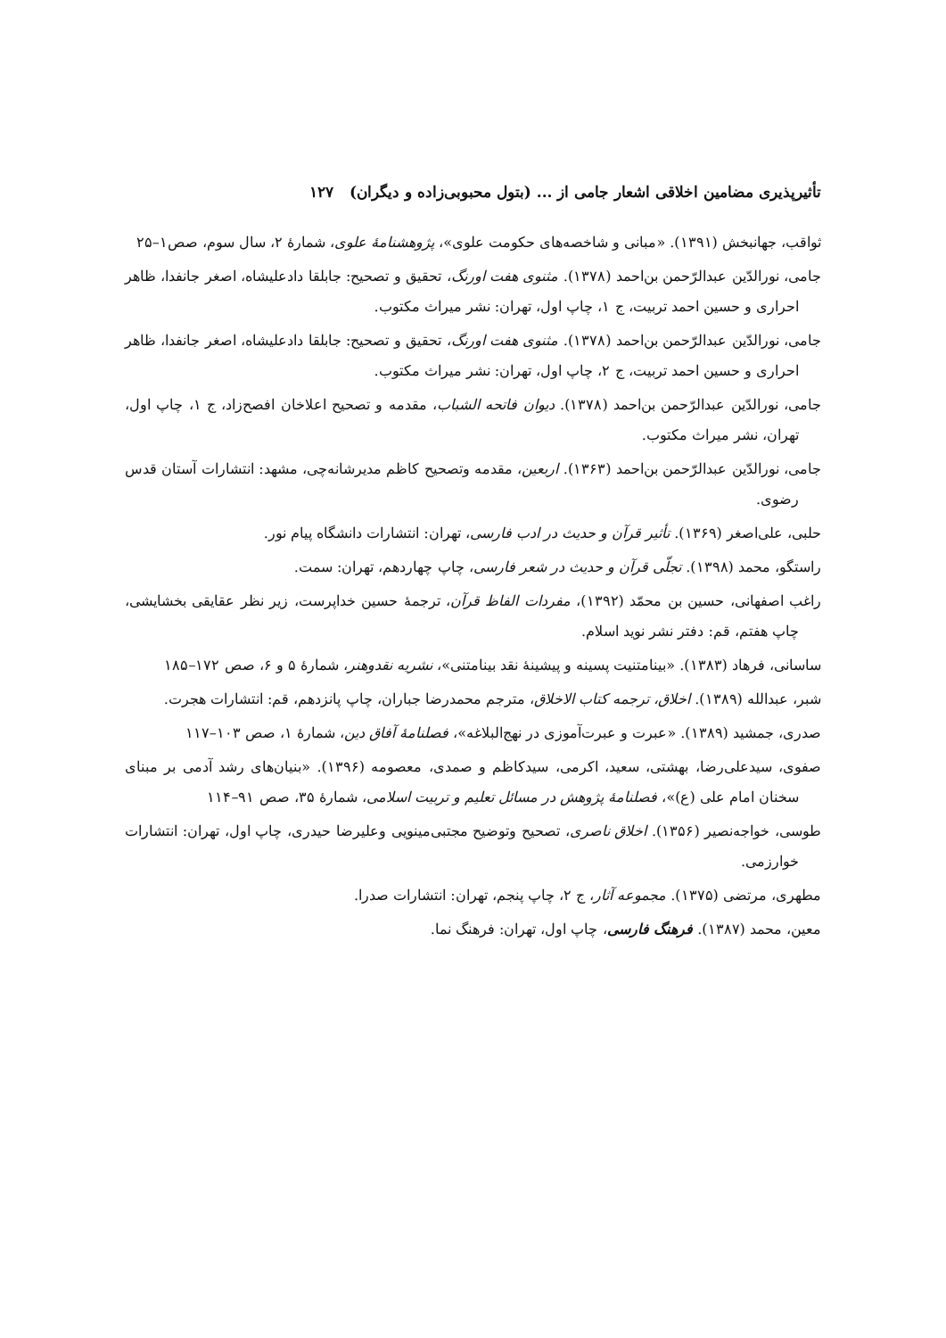تأثیرپذیری مضامین اخلاقی اشعار جامی از ... (بتول محبوبی‌زاده و دیگران) ۱۲۷
ثواقب، جهانبخش (۱۳۹۱). «مبانی و شاخصه‌های حکومت علوی»، پژوهشنامهٔ علوی، شمارهٔ ۲، سال سوم، صص۱–۲۵
جامی، نورالدّین عبدالرّحمن بن‌احمد (۱۳۷۸). مثنوی هفت اورنگ، تحقیق و تصحیح: جابلقا دادعلیشاه، اصغر جانفدا، ظاهر احراری و حسین احمد تربیت، ج ۱، چاپ اول، تهران: نشر میراث مکتوب.
جامی، نورالدّین عبدالرّحمن بن‌احمد (۱۳۷۸). مثنوی هفت اورنگ، تحقیق و تصحیح: جابلقا دادعلیشاه، اصغر جانفدا، ظاهر احراری و حسین احمد تربیت، ج ۲، چاپ اول، تهران: نشر میراث مکتوب.
جامی، نورالدّین عبدالرّحمن بن‌احمد (۱۳۷۸). دیوان فاتحه الشباب، مقدمه و تصحیح اعلاخان افصح‌زاد، ج ۱، چاپ اول، تهران، نشر میراث مکتوب.
جامی، نورالدّین عبدالرّحمن بن‌احمد (۱۳۶۳). اربعین، مقدمه وتصحیح کاظم مدیرشانه‌چی، مشهد: انتشارات آستان قدس رضوی.
حلبی، علی‌اصغر (۱۳۶۹). تأثیر قرآن و حدیث در ادب فارسی، تهران: انتشارات دانشگاه پیام نور.
راستگو، محمد (۱۳۹۸). تجلّی قرآن و حدیث در شعر فارسی، چاپ چهاردهم، تهران: سمت.
راغب اصفهانی، حسین بن محمّد (۱۳۹۲)، مفردات الفاظ قرآن، ترجمهٔ حسین خداپرست، زیر نظر عقایقی بخشایشی، چاپ هفتم، قم: دفتر نشر نوید اسلام.
ساسانی، فرهاد (۱۳۸۳). «بینامتنیت پسینه و پیشینهٔ نقد بینامتنی»، نشریه نقدوهنر، شمارهٔ ۵ و ۶، صص ۱۷۲–۱۸۵
شبر، عبدالله (۱۳۸۹). اخلاق، ترجمه کتاب الاخلاق، مترجم محمدرضا جباران، چاپ پانزدهم، قم: انتشارات هجرت.
صدری، جمشید (۱۳۸۹). «عبرت و عبرت‌آموزی در نهج‌البلاغه»، فصلنامهٔ آفاق دین، شمارهٔ ۱، صص ۱۰۳–۱۱۷
صفوی، سیدعلی‌رضا، بهشتی، سعید، اکرمی، سیدکاظم و صمدی، معصومه (۱۳۹۶). «بنیان‌های رشد آدمی بر مبنای سخنان امام علی (ع)»، فصلنامهٔ پژوهش در مسائل تعلیم و تربیت اسلامی، شمارهٔ ۳۵، صص ۹۱–۱۱۴
طوسی، خواجه‌نصیر (۱۳۵۶). اخلاق ناصری، تصحیح وتوضیح مجتبی‌مینویی وعلیرضا حیدری، چاپ اول، تهران: انتشارات خوارزمی.
مطهری، مرتضی (۱۳۷۵). مجموعه آثار، ج ۲، چاپ پنجم، تهران: انتشارات صدرا.
معین، محمد (۱۳۸۷). فرهنگ فارسی، چاپ اول، تهران: فرهنگ نما.